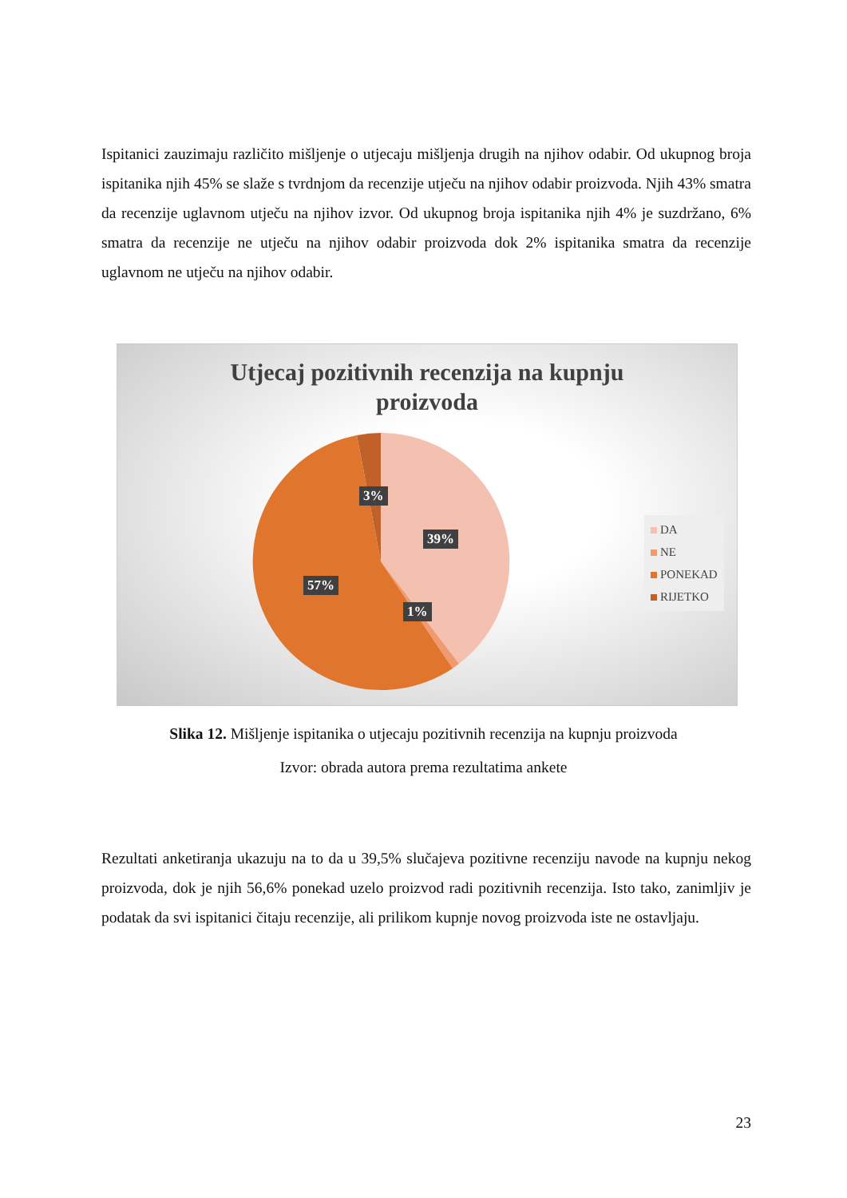Ispitanici zauzimaju različito mišljenje o utjecaju mišljenja drugih na njihov odabir. Od ukupnog broja ispitanika njih 45% se slaže s tvrdnjom da recenzije utječu na njihov odabir proizvoda. Njih 43% smatra da recenzije uglavnom utječu na njihov izvor. Od ukupnog broja ispitanika njih 4% je suzdržano, 6% smatra da recenzije ne utječu na njihov odabir proizvoda dok 2% ispitanika smatra da recenzije uglavnom ne utječu na njihov odabir.
Utjecaj pozitivnih recenzija na kupnju
proizvoda
3%
39%
57%
1%
DA
NE
PONEKAD
RIJETKO
Slika 12. Mišljenje ispitanika o utjecaju pozitivnih recenzija na kupnju proizvoda
Izvor: obrada autora prema rezultatima ankete
Rezultati anketiranja ukazuju na to da u 39,5% slučajeva pozitivne recenziju navode na kupnju nekog proizvoda, dok je njih 56,6% ponekad uzelo proizvod radi pozitivnih recenzija. Isto tako, zanimljiv je podatak da svi ispitanici čitaju recenzije, ali prilikom kupnje novog proizvoda iste ne ostavljaju.
23